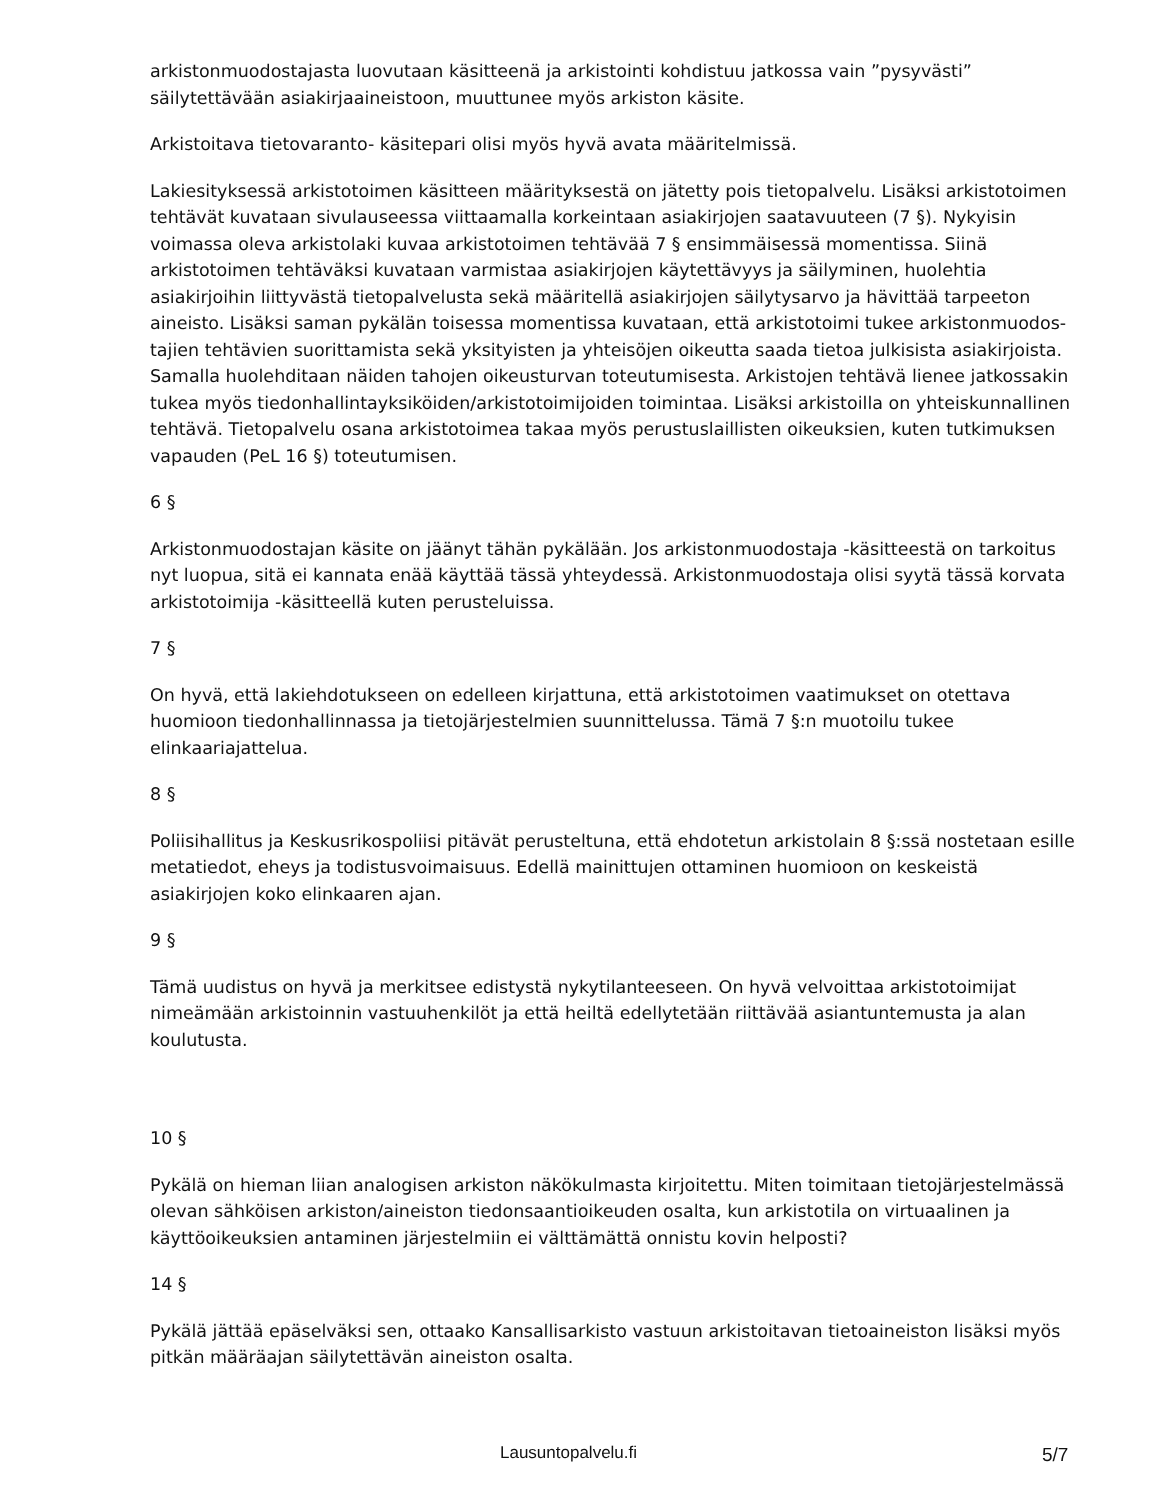arkistonmuodostajasta luovutaan käsitteenä ja arkistointi kohdistuu jatkossa vain ”pysyvästi” säilytettävään asiakirjaaineistoon, muuttunee myös arkiston käsite.
Arkistoitava tietovaranto- käsitepari olisi myös hyvä avata määritelmissä.
Lakiesityksessä arkistotoimen käsitteen määrityksestä on jätetty pois tietopalvelu. Lisäksi arkistotoimen tehtävät kuvataan sivulauseessa viittaamalla korkeintaan asiakirjojen saatavuuteen (7 §). Nykyisin voimassa oleva arkistolaki kuvaa arkistotoimen tehtävää 7 § ensimmäisessä momentissa. Siinä arkistotoimen tehtäväksi kuvataan varmistaa asiakirjojen käytettävyys ja säilyminen, huolehtia asiakirjoihin liittyvästä tietopalvelusta sekä määritellä asiakirjojen säilytysarvo ja hävittää tarpeeton aineisto. Lisäksi saman pykälän toisessa momentissa kuvataan, että arkistotoimi tukee arkistonmuodos-tajien tehtävien suorittamista sekä yksityisten ja yhteisöjen oikeutta saada tietoa julkisista asiakirjoista. Samalla huolehditaan näiden tahojen oikeusturvan toteutumisesta. Arkistojen tehtävä lienee jatkossakin tukea myös tiedonhallintayksiköiden/arkistotoimijoiden toimintaa. Lisäksi arkistoilla on yhteiskunnallinen tehtävä. Tietopalvelu osana arkistotoimea takaa myös perustuslaillisten oikeuksien, kuten tutkimuksen vapauden (PeL 16 §) toteutumisen.
6 §
Arkistonmuodostajan käsite on jäänyt tähän pykälään. Jos arkistonmuodostaja -käsitteestä on tarkoitus nyt luopua, sitä ei kannata enää käyttää tässä yhteydessä. Arkistonmuodostaja olisi syytä tässä korvata arkistotoimija -käsitteellä kuten perusteluissa.
7 §
On hyvä, että lakiehdotukseen on edelleen kirjattuna, että arkistotoimen vaatimukset on otettava huomioon tiedonhallinnassa ja tietojärjestelmien suunnittelussa. Tämä 7 §:n muotoilu tukee elinkaariajattelua.
8 §
Poliisihallitus ja Keskusrikospoliisi pitävät perusteltuna, että ehdotetun arkistolain 8 §:ssä nostetaan esille metatiedot, eheys ja todistusvoimaisuus. Edellä mainittujen ottaminen huomioon on keskeistä asiakirjojen koko elinkaaren ajan.
9 §
Tämä uudistus on hyvä ja merkitsee edistystä nykytilanteeseen. On hyvä velvoittaa arkistotoimijat nimeämään arkistoinnin vastuuhenkilöt ja että heiltä edellytetään riittävää asiantuntemusta ja alan koulutusta.
10 §
Pykälä on hieman liian analogisen arkiston näkökulmasta kirjoitettu. Miten toimitaan tietojärjestelmässä olevan sähköisen arkiston/aineiston tiedonsaantioikeuden osalta, kun arkistotila on virtuaalinen ja käyttöoikeuksien antaminen järjestelmiin ei välttämättä onnistu kovin helposti?
14 §
Pykälä jättää epäselväksi sen, ottaako Kansallisarkisto vastuun arkistoitavan tietoaineiston lisäksi myös pitkän määräajan säilytettävän aineiston osalta.
Lausuntopalvelu.fi 5/7